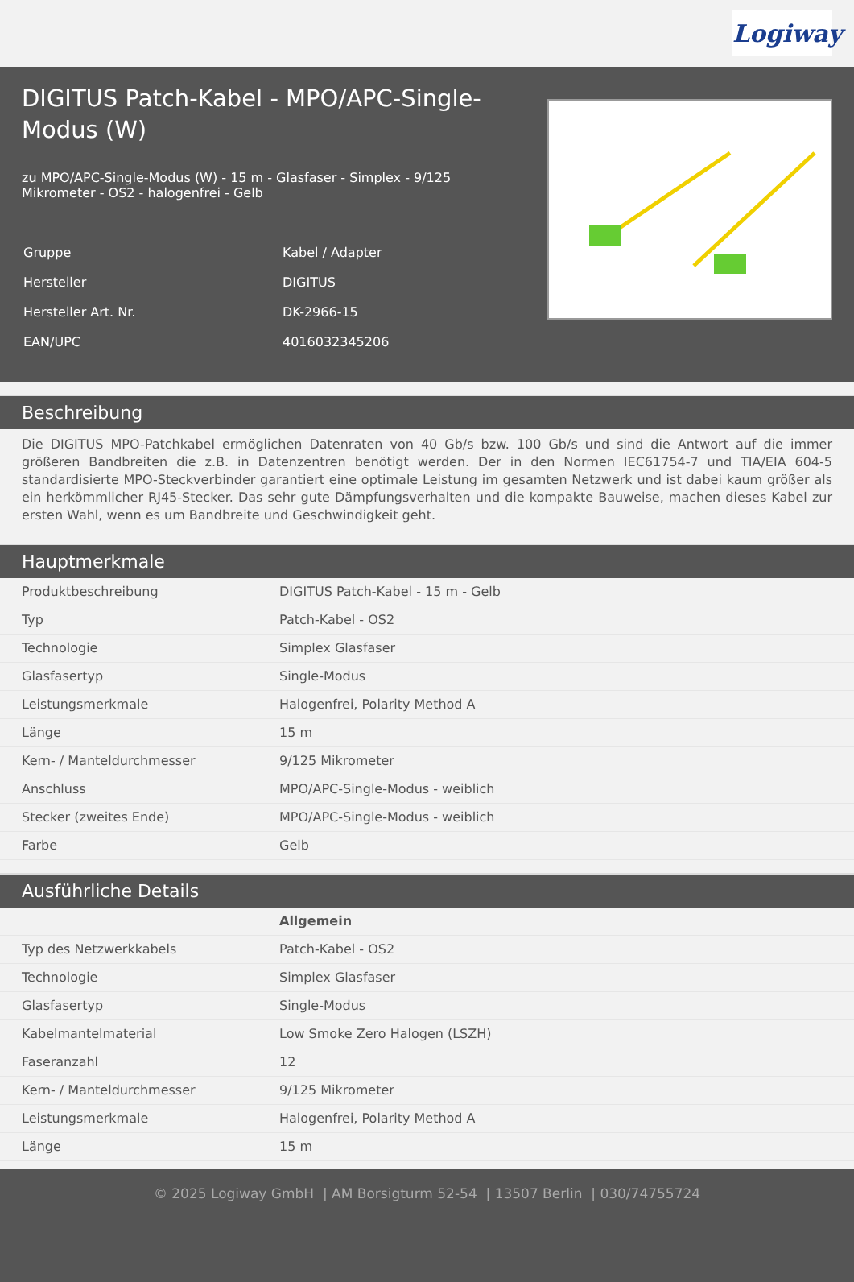Logiway
DIGITUS Patch-Kabel - MPO/APC-Single-Modus (W)
zu MPO/APC-Single-Modus (W) - 15 m - Glasfaser - Simplex - 9/125 Mikrometer - OS2 - halogenfrei - Gelb
| Gruppe | Kabel / Adapter |
| Hersteller | DIGITUS |
| Hersteller Art. Nr. | DK-2966-15 |
| EAN/UPC | 4016032345206 |
Beschreibung
Die DIGITUS MPO-Patchkabel ermöglichen Datenraten von 40 Gb/s bzw. 100 Gb/s und sind die Antwort auf die immer größeren Bandbreiten die z.B. in Datenzentren benötigt werden. Der in den Normen IEC61754-7 und TIA/EIA 604-5 standardisierte MPO-Steckverbinder garantiert eine optimale Leistung im gesamten Netzwerk und ist dabei kaum größer als ein herkömmlicher RJ45-Stecker. Das sehr gute Dämpfungsverhalten und die kompakte Bauweise, machen dieses Kabel zur ersten Wahl, wenn es um Bandbreite und Geschwindigkeit geht.
Hauptmerkmale
| Produktbeschreibung | DIGITUS Patch-Kabel - 15 m - Gelb |
| Typ | Patch-Kabel - OS2 |
| Technologie | Simplex Glasfaser |
| Glasfasertyp | Single-Modus |
| Leistungsmerkmale | Halogenfrei, Polarity Method A |
| Länge | 15 m |
| Kern- / Manteldurchmesser | 9/125 Mikrometer |
| Anschluss | MPO/APC-Single-Modus - weiblich |
| Stecker (zweites Ende) | MPO/APC-Single-Modus - weiblich |
| Farbe | Gelb |
Ausführliche Details
| | Allgemein |
| Typ des Netzwerkkabels | Patch-Kabel - OS2 |
| Technologie | Simplex Glasfaser |
| Glasfasertyp | Single-Modus |
| Kabelmantelmaterial | Low Smoke Zero Halogen (LSZH) |
| Faseranzahl | 12 |
| Kern- / Manteldurchmesser | 9/125 Mikrometer |
| Leistungsmerkmale | Halogenfrei, Polarity Method A |
| Länge | 15 m |
© 2025 Logiway GmbH | AM Borsigturm 52-54 | 13507 Berlin | 030/74755724